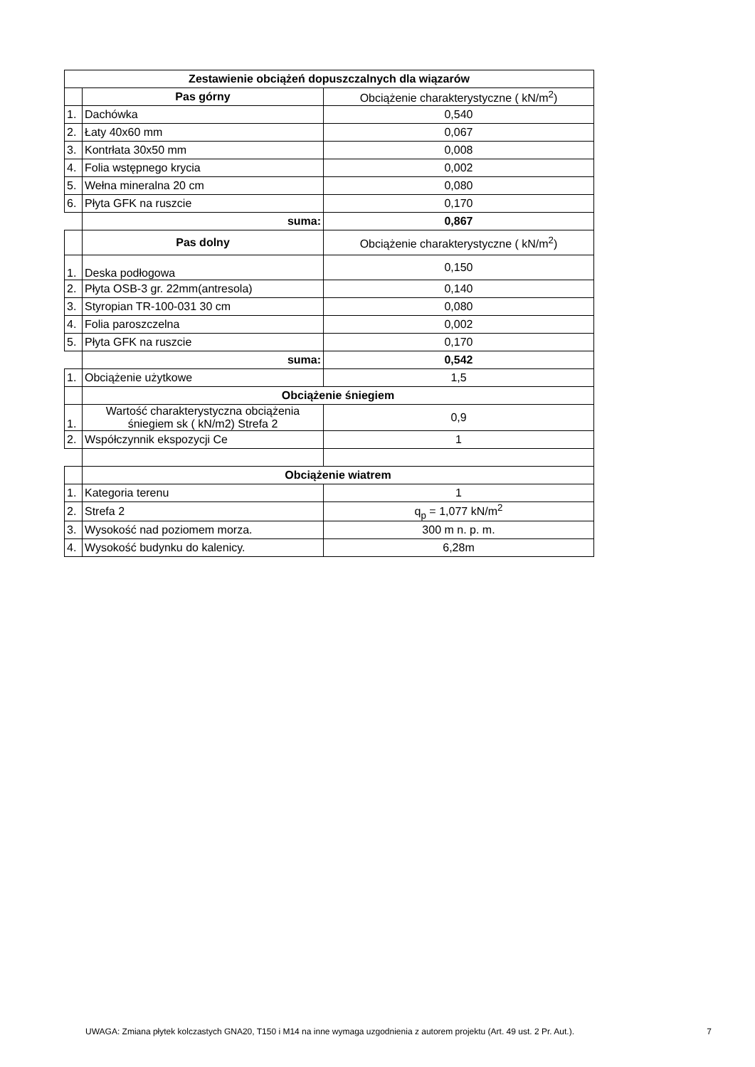| Zestawienie obciążeń dopuszczalnych dla wiązarów | | |
| --- | --- | --- |
| | Pas górny | Obciążenie charakterystyczne ( kN/m<sup>2</sup>) |
| 1. | Dachówka | 0,540 |
| 2. | Łaty 40x60 mm | 0,067 |
| 3. | Kontrłata 30x50 mm | 0,008 |
| 4. | Folia wstępnego krycia | 0,002 |
| 5. | Wełna mineralna 20 cm | 0,080 |
| 6. | Płyta GFK na ruszcie | 0,170 |
| | suma: | 0,867 |
| | Pas dolny | Obciążenie charakterystyczne ( kN/m<sup>2</sup>) |
| 1. | Deska podłogowa | 0,150 |
| 2. | Płyta OSB-3 gr. 22mm(antresola) | 0,140 |
| 3. | Styropian TR-100-031 30 cm | 0,080 |
| 4. | Folia paroszczelna | 0,002 |
| 5. | Płyta GFK na ruszcie | 0,170 |
| | suma: | 0,542 |
| 1. | Obciążenie użytkowe | 1,5 |
| | Obciążenie śniegiem | |
| 1. | Wartość charakterystyczna obciążenia śniegiem sk ( kN/m2) Strefa 2 | 0,9 |
| 2. | Współczynnik ekspozycji Ce | 1 |
| | Obciążenie wiatrem | |
| 1. | Kategoria terenu | 1 |
| 2. | Strefa 2 | q<sub>p</sub> = 1,077 kN/m<sup>2</sup> |
| 3. | Wysokość nad poziomem morza. | 300 m n. p. m. |
| 4. | Wysokość budynku do kalenicy. | 6,28m |
UWAGA: Zmiana płytek kolczastych GNA20, T150 i M14 na inne wymaga uzgodnienia z autorem projektu (Art. 49 ust. 2 Pr. Aut.). 7